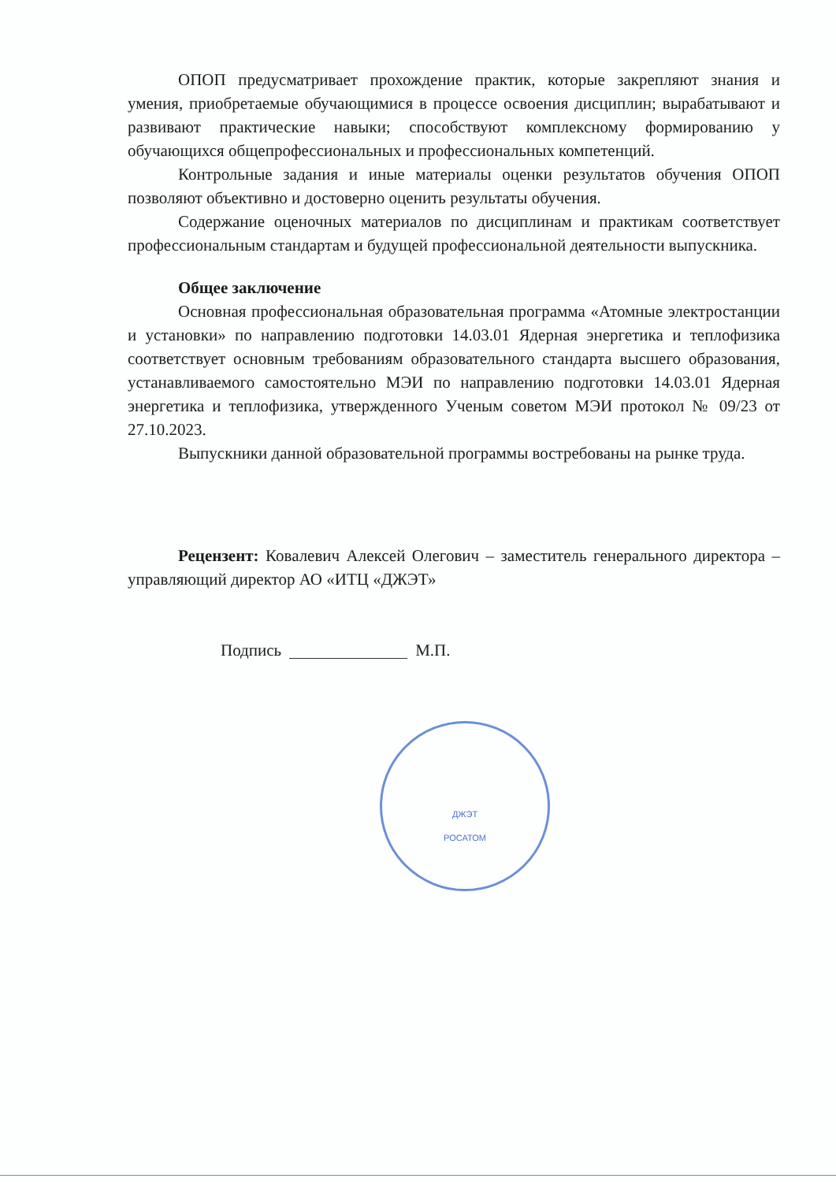ОПОП предусматривает прохождение практик, которые закрепляют знания и умения, приобретаемые обучающимися в процессе освоения дисциплин; вырабатывают и развивают практические навыки; способствуют комплексному формированию у обучающихся общепрофессиональных и профессиональных компетенций.
Контрольные задания и иные материалы оценки результатов обучения ОПОП позволяют объективно и достоверно оценить результаты обучения.
Содержание оценочных материалов по дисциплинам и практикам соответствует профессиональным стандартам и будущей профессиональной деятельности выпускника.
Общее заключение
Основная профессиональная образовательная программа «Атомные электростанции и установки» по направлению подготовки 14.03.01 Ядерная энергетика и теплофизика соответствует основным требованиям образовательного стандарта высшего образования, устанавливаемого самостоятельно МЭИ по направлению подготовки 14.03.01 Ядерная энергетика и теплофизика, утвержденного Ученым советом МЭИ протокол № 09/23 от 27.10.2023.
Выпускники данной образовательной программы востребованы на рынке труда.
Рецензент: Ковалевич Алексей Олегович – заместитель генерального директора – управляющий директор АО «ИТЦ «ДЖЭТ»
Подпись М.П.
ДЖЭТ
РОСАТОМ